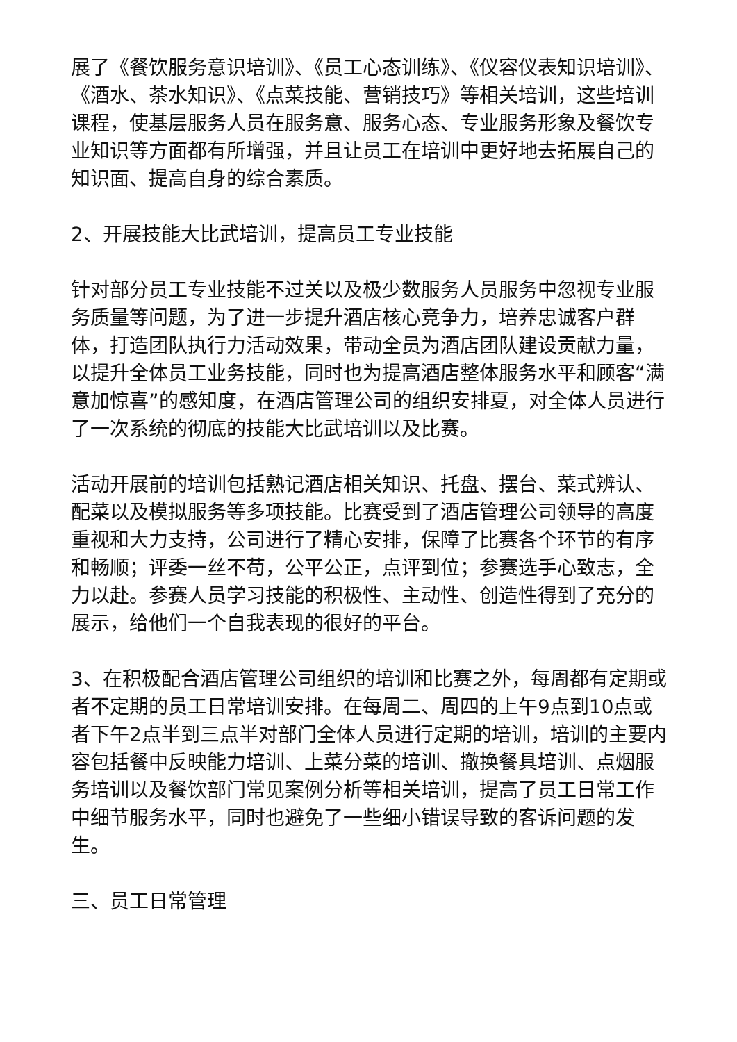展了《餐饮服务意识培训》、《员工心态训练》、《仪容仪表知识培训》、《酒水、茶水知识》、《点菜技能、营销技巧》等相关培训，这些培训课程，使基层服务人员在服务意、服务心态、专业服务形象及餐饮专业知识等方面都有所增强，并且让员工在培训中更好地去拓展自己的知识面、提高自身的综合素质。
2、开展技能大比武培训，提高员工专业技能
针对部分员工专业技能不过关以及极少数服务人员服务中忽视专业服务质量等问题，为了进一步提升酒店核心竞争力，培养忠诚客户群体，打造团队执行力活动效果，带动全员为酒店团队建设贡献力量，以提升全体员工业务技能，同时也为提高酒店整体服务水平和顾客“满意加惊喜”的感知度，在酒店管理公司的组织安排夏，对全体人员进行了一次系统的彻底的技能大比武培训以及比赛。
活动开展前的培训包括熟记酒店相关知识、托盘、摆台、菜式辨认、配菜以及模拟服务等多项技能。比赛受到了酒店管理公司领导的高度重视和大力支持，公司进行了精心安排，保障了比赛各个环节的有序和畅顺；评委一丝不苟，公平公正，点评到位；参赛选手心致志，全力以赴。参赛人员学习技能的积极性、主动性、创造性得到了充分的展示，给他们一个自我表现的很好的平台。
3、在积极配合酒店管理公司组织的培训和比赛之外，每周都有定期或者不定期的员工日常培训安排。在每周二、周四的上午9点到10点或者下午2点半到三点半对部门全体人员进行定期的培训，培训的主要内容包括餐中反映能力培训、上菜分菜的培训、撤换餐具培训、点烟服务培训以及餐饮部门常见案例分析等相关培训，提高了员工日常工作中细节服务水平，同时也避免了一些细小错误导致的客诉问题的发生。
三、员工日常管理